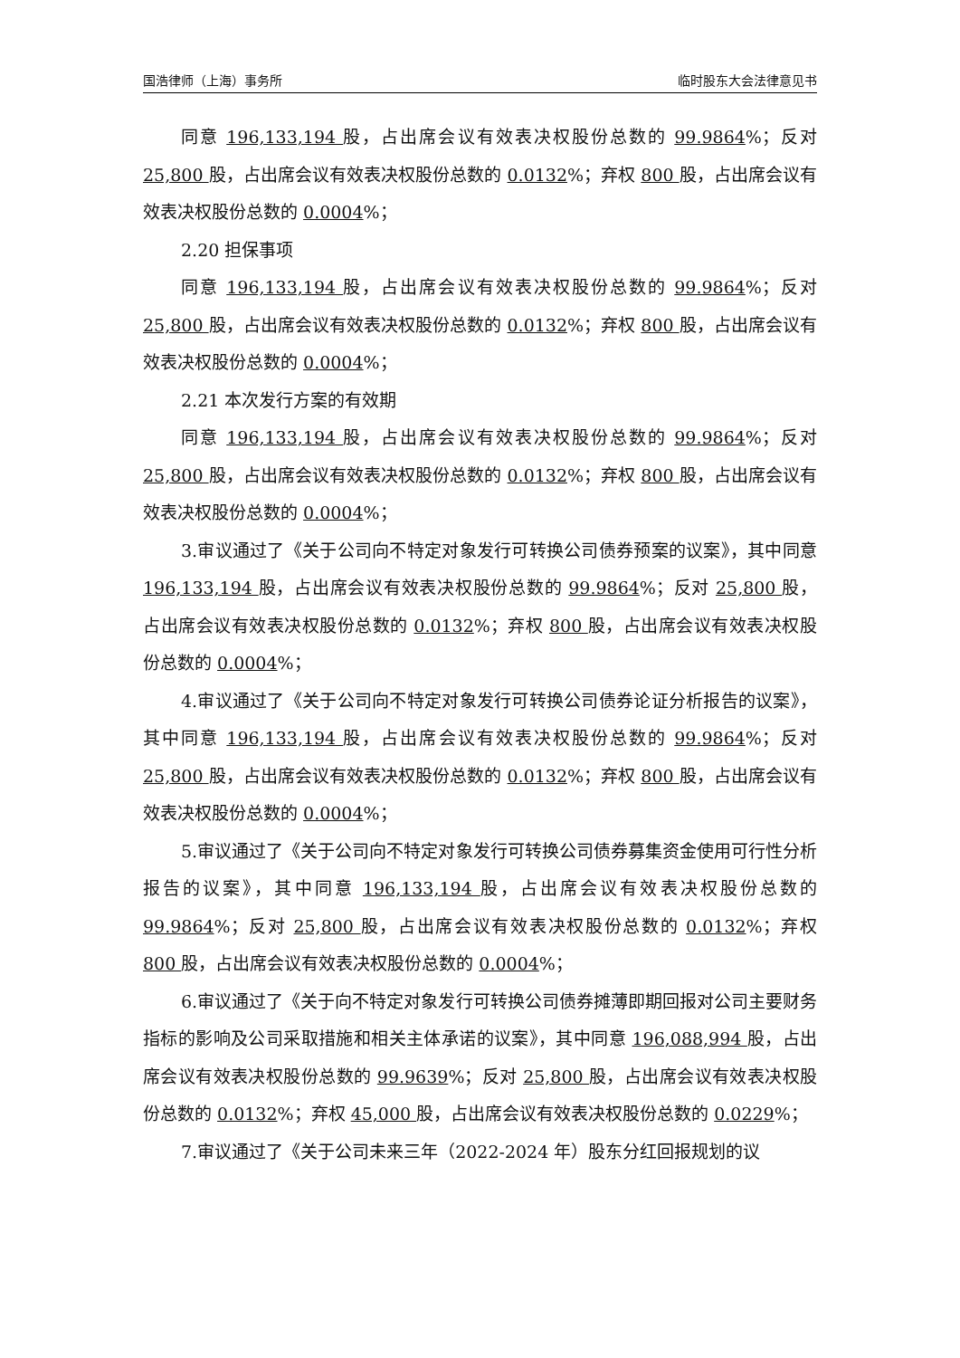国浩律师（上海）事务所 临时股东大会法律意见书
同意 196,133,194 股，占出席会议有效表决权股份总数的 99.9864%；反对 25,800 股，占出席会议有效表决权股份总数的 0.0132%；弃权 800 股，占出席会议有效表决权股份总数的 0.0004%；
2.20 担保事项
同意 196,133,194 股，占出席会议有效表决权股份总数的 99.9864%；反对 25,800 股，占出席会议有效表决权股份总数的 0.0132%；弃权 800 股，占出席会议有效表决权股份总数的 0.0004%；
2.21 本次发行方案的有效期
同意 196,133,194 股，占出席会议有效表决权股份总数的 99.9864%；反对 25,800 股，占出席会议有效表决权股份总数的 0.0132%；弃权 800 股，占出席会议有效表决权股份总数的 0.0004%；
3.审议通过了《关于公司向不特定对象发行可转换公司债券预案的议案》，其中同意 196,133,194 股，占出席会议有效表决权股份总数的 99.9864%；反对 25,800 股，占出席会议有效表决权股份总数的 0.0132%；弃权 800 股，占出席会议有效表决权股份总数的 0.0004%；
4.审议通过了《关于公司向不特定对象发行可转换公司债券论证分析报告的议案》，其中同意 196,133,194 股，占出席会议有效表决权股份总数的 99.9864%；反对 25,800 股，占出席会议有效表决权股份总数的 0.0132%；弃权 800 股，占出席会议有效表决权股份总数的 0.0004%；
5.审议通过了《关于公司向不特定对象发行可转换公司债券募集资金使用可行性分析报告的议案》，其中同意 196,133,194 股，占出席会议有效表决权股份总数的 99.9864%；反对 25,800 股，占出席会议有效表决权股份总数的 0.0132%；弃权 800 股，占出席会议有效表决权股份总数的 0.0004%；
6.审议通过了《关于向不特定对象发行可转换公司债券摊薄即期回报对公司主要财务指标的影响及公司采取措施和相关主体承诺的议案》，其中同意 196,088,994 股，占出席会议有效表决权股份总数的 99.9639%；反对 25,800 股，占出席会议有效表决权股份总数的 0.0132%；弃权 45,000 股，占出席会议有效表决权股份总数的 0.0229%；
7.审议通过了《关于公司未来三年（2022-2024 年）股东分红回报规划的议